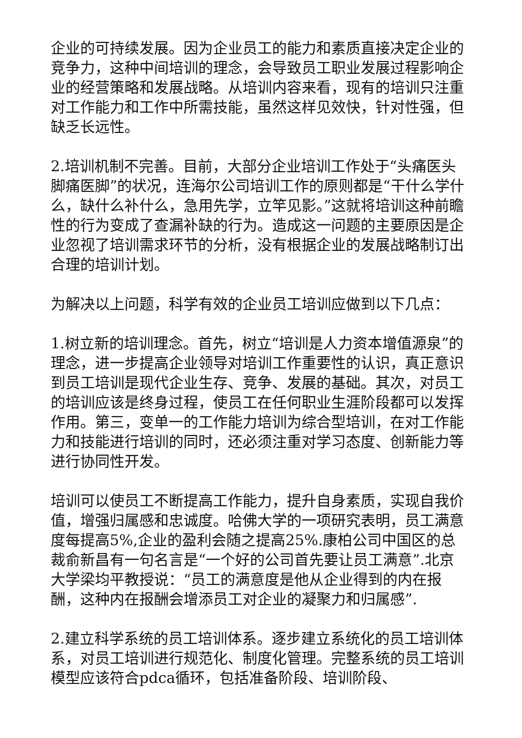企业的可持续发展。因为企业员工的能力和素质直接决定企业的竞争力，这种中间培训的理念，会导致员工职业发展过程影响企业的经营策略和发展战略。从培训内容来看，现有的培训只注重对工作能力和工作中所需技能，虽然这样见效快，针对性强，但缺乏长远性。
2.培训机制不完善。目前，大部分企业培训工作处于“头痛医头脚痛医脚”的状况，连海尔公司培训工作的原则都是“干什么学什么，缺什么补什么，急用先学，立竿见影。”这就将培训这种前瞻性的行为变成了查漏补缺的行为。造成这一问题的主要原因是企业忽视了培训需求环节的分析，没有根据企业的发展战略制订出合理的培训计划。
为解决以上问题，科学有效的企业员工培训应做到以下几点：
1.树立新的培训理念。首先，树立“培训是人力资本增值源泉”的理念，进一步提高企业领导对培训工作重要性的认识，真正意识到员工培训是现代企业生存、竞争、发展的基础。其次，对员工的培训应该是终身过程，使员工在任何职业生涯阶段都可以发挥作用。第三，变单一的工作能力培训为综合型培训，在对工作能力和技能进行培训的同时，还必须注重对学习态度、创新能力等进行协同性开发。
培训可以使员工不断提高工作能力，提升自身素质，实现自我价值，增强归属感和忠诚度。哈佛大学的一项研究表明，员工满意度每提高5%,企业的盈利会随之提高25%.康柏公司中国区的总裁俞新昌有一句名言是“一个好的公司首先要让员工满意”.北京大学梁均平教授说：“员工的满意度是他从企业得到的内在报酬，这种内在报酬会增添员工对企业的凝聚力和归属感”.
2.建立科学系统的员工培训体系。逐步建立系统化的员工培训体系，对员工培训进行规范化、制度化管理。完整系统的员工培训模型应该符合pdca循环，包括准备阶段、培训阶段、